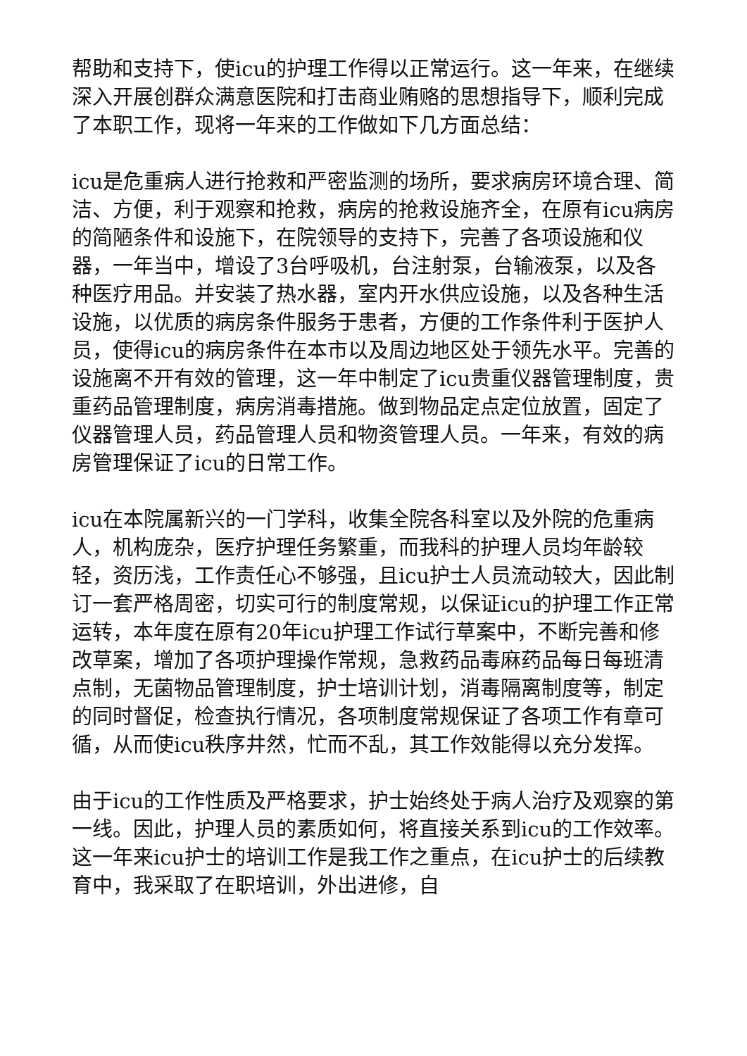帮助和支持下，使icu的护理工作得以正常运行。这一年来，在继续深入开展创群众满意医院和打击商业贿赂的思想指导下，顺利完成了本职工作，现将一年来的工作做如下几方面总结：
icu是危重病人进行抢救和严密监测的场所，要求病房环境合理、简洁、方便，利于观察和抢救，病房的抢救设施齐全，在原有icu病房的简陋条件和设施下，在院领导的支持下，完善了各项设施和仪器，一年当中，增设了3台呼吸机，台注射泵，台输液泵，以及各种医疗用品。并安装了热水器，室内开水供应设施，以及各种生活设施，以优质的病房条件服务于患者，方便的工作条件利于医护人员，使得icu的病房条件在本市以及周边地区处于领先水平。完善的设施离不开有效的管理，这一年中制定了icu贵重仪器管理制度，贵重药品管理制度，病房消毒措施。做到物品定点定位放置，固定了仪器管理人员，药品管理人员和物资管理人员。一年来，有效的病房管理保证了icu的日常工作。
icu在本院属新兴的一门学科，收集全院各科室以及外院的危重病人，机构庞杂，医疗护理任务繁重，而我科的护理人员均年龄较轻，资历浅，工作责任心不够强，且icu护士人员流动较大，因此制订一套严格周密，切实可行的制度常规，以保证icu的护理工作正常运转，本年度在原有20年icu护理工作试行草案中，不断完善和修改草案，增加了各项护理操作常规，急救药品毒麻药品每日每班清点制，无菌物品管理制度，护士培训计划，消毒隔离制度等，制定的同时督促，检查执行情况，各项制度常规保证了各项工作有章可循，从而使icu秩序井然，忙而不乱，其工作效能得以充分发挥。
由于icu的工作性质及严格要求，护士始终处于病人治疗及观察的第一线。因此，护理人员的素质如何，将直接关系到icu的工作效率。这一年来icu护士的培训工作是我工作之重点，在icu护士的后续教育中，我采取了在职培训，外出进修，自